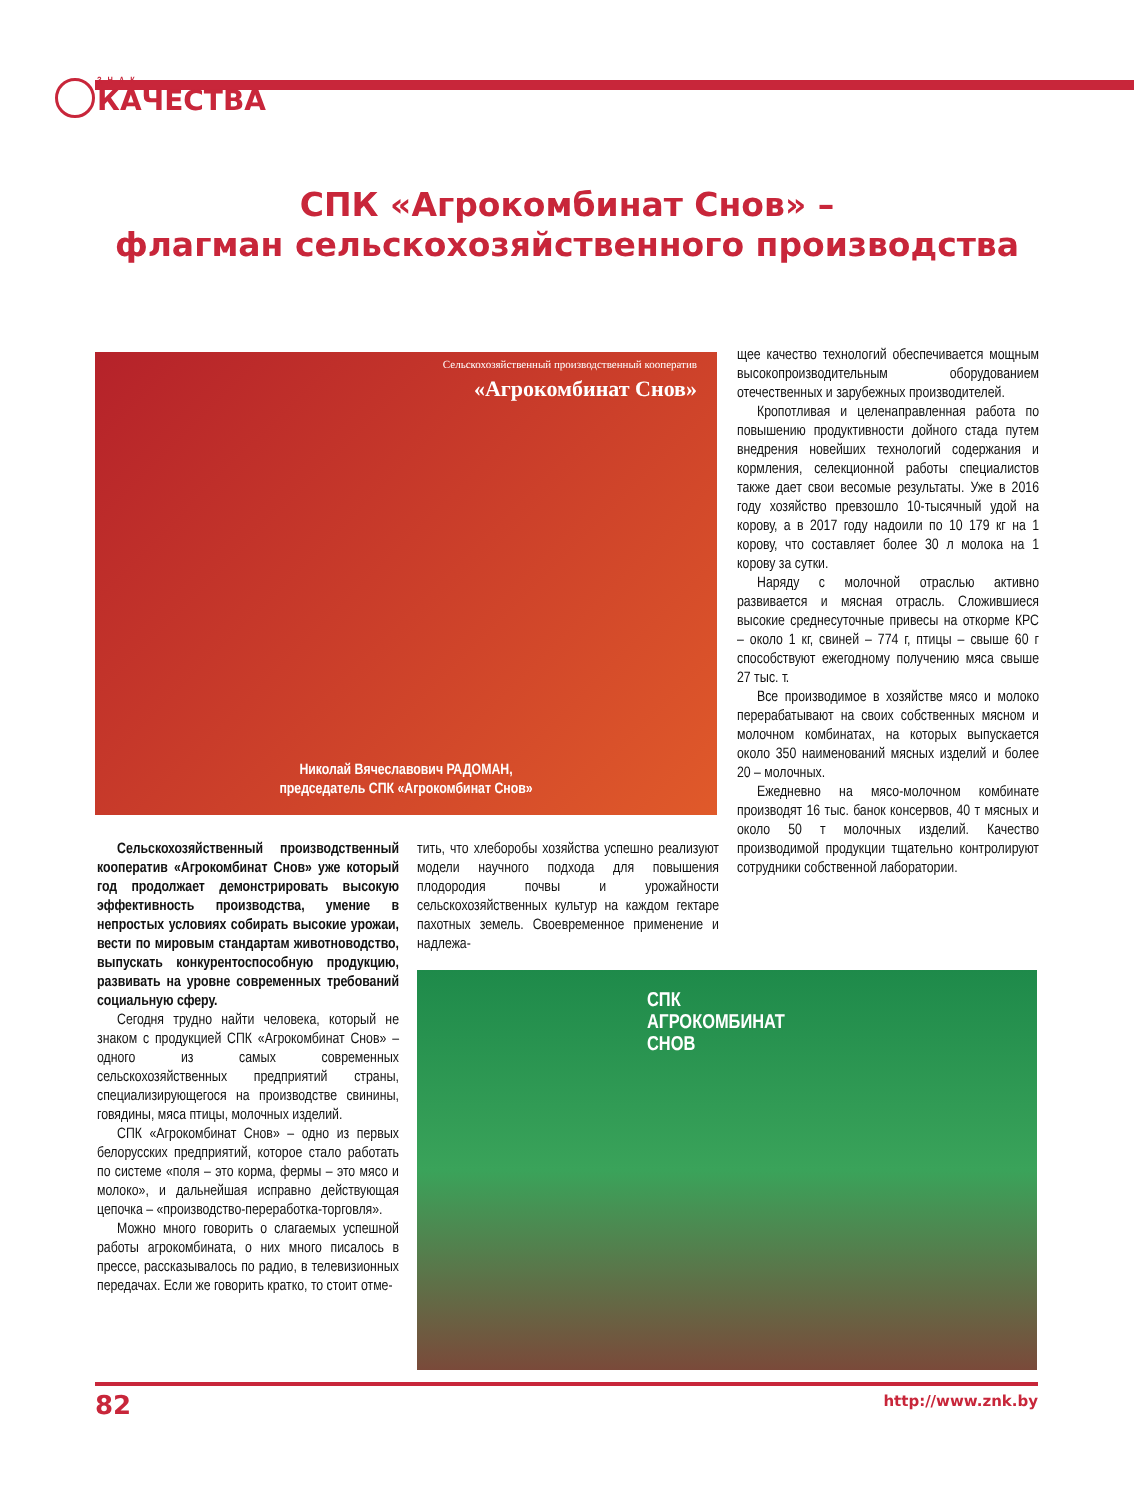ЗНАК
КАЧЕСТВА
СПК «Агрокомбинат Снов» –
флагман сельскохозяйственного производства
Сельскохозяйственный производственный кооператив
«Агрокомбинат Снов»
Николай Вячеславович РАДОМАН,
председатель СПК «Агрокомбинат Снов»
Сельскохозяйственный производственный кооператив «Агрокомбинат Снов» уже который год продолжает демонстрировать высокую эффективность производства, умение в непростых условиях собирать высокие урожаи, вести по мировым стандартам животноводство, выпускать конкурентоспособную продукцию, развивать на уровне современных требований социальную сферу.
Сегодня трудно найти человека, который не знаком с продукцией СПК «Агрокомбинат Снов» – одного из самых современных сельскохозяйственных предприятий страны, специализирующегося на производстве свинины, говядины, мяса птицы, молочных изделий.
СПК «Агрокомбинат Снов» – одно из первых белорусских предприятий, которое стало работать по системе «поля – это корма, фермы – это мясо и молоко», и дальнейшая исправно действующая цепочка – «производство-переработка-торговля».
Можно много говорить о слагаемых успешной работы агрокомбината, о них много писалось в прессе, рассказывалось по радио, в телевизионных передачах. Если же говорить кратко, то стоит отме-
тить, что хлеборобы хозяйства успешно реализуют модели научного подхода для повышения плодородия почвы и урожайности сельскохозяйственных культур на каждом гектаре пахотных земель. Своевременное применение и надлежа-
СПК
АГРОКОМБИНАТ
СНОВ
щее качество технологий обеспечивается мощным высокопроизводительным оборудованием отечественных и зарубежных производителей.
Кропотливая и целенаправленная работа по повышению продуктивности дойного стада путем внедрения новейших технологий содержания и кормления, селекционной работы специалистов также дает свои весомые результаты. Уже в 2016 году хозяйство превзошло 10-тысячный удой на корову, а в 2017 году надоили по 10 179 кг на 1 корову, что составляет более 30 л молока на 1 корову за сутки.
Наряду с молочной отраслью активно развивается и мясная отрасль. Сложившиеся высокие среднесуточные привесы на откорме КРС – около 1 кг, свиней – 774 г, птицы – свыше 60 г способствуют ежегодному получению мяса свыше 27 тыс. т.
Все производимое в хозяйстве мясо и молоко перерабатывают на своих собственных мясном и молочном комбинатах, на которых выпускается около 350 наименований мясных изделий и более 20 – молочных.
Ежедневно на мясо-молочном комбинате производят 16 тыс. банок консервов, 40 т мясных и около 50 т молочных изделий. Качество производимой продукции тщательно контролируют сотрудники собственной лаборатории.
82 http://www.znk.by